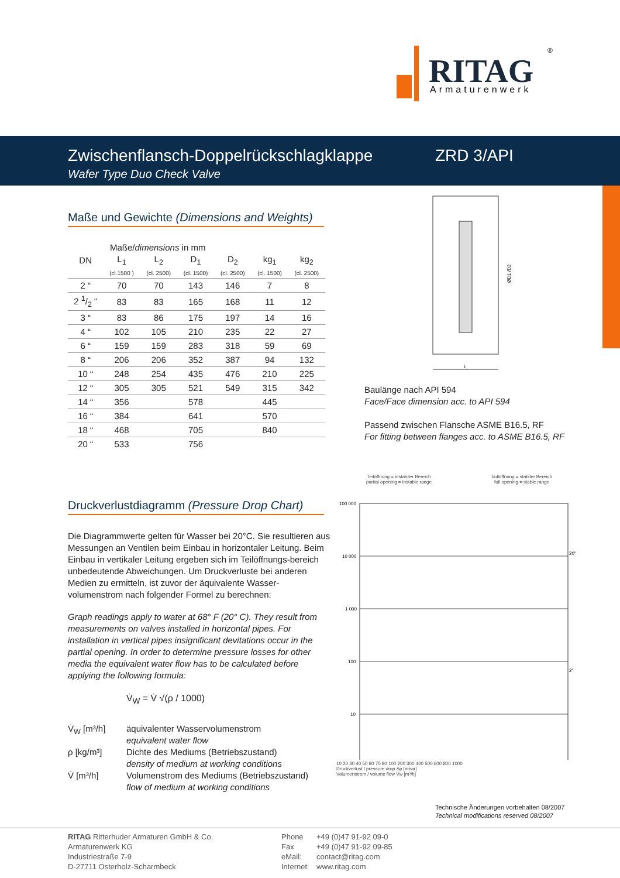RITAG
®
Armaturenwerk
Zwischenflansch-Doppelrückschlagklappe
Wafer Type Duo Check Valve
ZRD 3/API
Maße und Gewichte (Dimensions and Weights)
Maße/dimensions in mm
| DN | L<sub>1</sub> | L<sub>2</sub> | D<sub>1</sub> | D<sub>2</sub> | kg<sub>1</sub> | kg<sub>2</sub> |
| --- | --- | --- | --- | --- | --- | --- |
| | (cl.1500 ) | (cl. 2500) | (cl. 1500) | (cl. 2500) | (cl. 1500) | (cl. 2500) |
| 2 “ | 70 | 70 | 143 | 146 | 7 | 8 |
| 2 1/2 “ | 83 | 83 | 165 | 168 | 11 | 12 |
| 3 “ | 83 | 86 | 175 | 197 | 14 | 16 |
| 4 “ | 102 | 105 | 210 | 235 | 22 | 27 |
| 6 “ | 159 | 159 | 283 | 318 | 59 | 69 |
| 8 “ | 206 | 206 | 352 | 387 | 94 | 132 |
| 10 “ | 248 | 254 | 435 | 476 | 210 | 225 |
| 12 “ | 305 | 305 | 521 | 549 | 315 | 342 |
| 14 “ | 356 | | 578 | | 445 | |
| 16 “ | 384 | | 641 | | 570 | |
| 18 “ | 468 | | 705 | | 840 | |
| 20 “ | 533 | | 756 | | | |
L
ØD1 /D2
Baulänge nach API 594
Face/Face dimension acc. to API 594
Passend zwischen Flansche ASME B16.5, RF
For fitting between flanges acc. to ASME B16.5, RF
Druckverlustdiagramm (Pressure Drop Chart)
Die Diagrammwerte gelten für Wasser bei 20°C. Sie resultieren aus Messungen an Ventilen beim Einbau in horizontaler Leitung. Beim Einbau in vertikaler Leitung ergeben sich im Teilöffnungs-bereich unbedeutende Abweichungen. Um Druckverluste bei anderen Medien zu ermitteln, ist zuvor der äquivalente Wasser-volumenstrom nach folgender Formel zu berechnen:
Graph readings apply to water at 68° F (20° C). They result from measurements on valves installed in horizontal pipes. For installation in vertical pipes insignificant devitations occur in the partial opening. In order to determine pressure losses for other media the equivalent water flow has to be calculated before applying the following formula:
V̇<sub>W</sub> = V̇ √(ρ / 1000)
V̇<sub>W</sub> [m³/h] äquivalenter Wasservolumenstrom
equivalent water flow
ρ [kg/m³] Dichte des Mediums (Betriebszustand)
density of medium at working conditions
V̇ [m³/h] Volumenstrom des Mediums (Betriebszustand)
flow of medium at working conditions
Teilöffnung = instabiler Bereich
partial opening = instable range
Vollöffnung = stabiler Bereich
full opening = stable range
100 000
10 000
1 000
100
10
20"
2"
10 20 30 40 50 60 70 80 100 200 300 400 500 600 800 1000
Druckverlust / pressure drop Δp [mbar]
Volumenstrom / volume flow V̇w [m³/h]
Technische Änderungen vorbehalten 08/2007
Technical modifications reserved 08/2007
RITAG Ritterhuder Armaturen GmbH & Co.
Armaturenwerk KG
Industriestraße 7-9
D-27711 Osterholz-Scharmbeck
Phone
Fax
eMail:
Internet:
+49 (0)47 91-92 09-0
+49 (0)47 91-92 09-85
contact@ritag.com
www.ritag.com